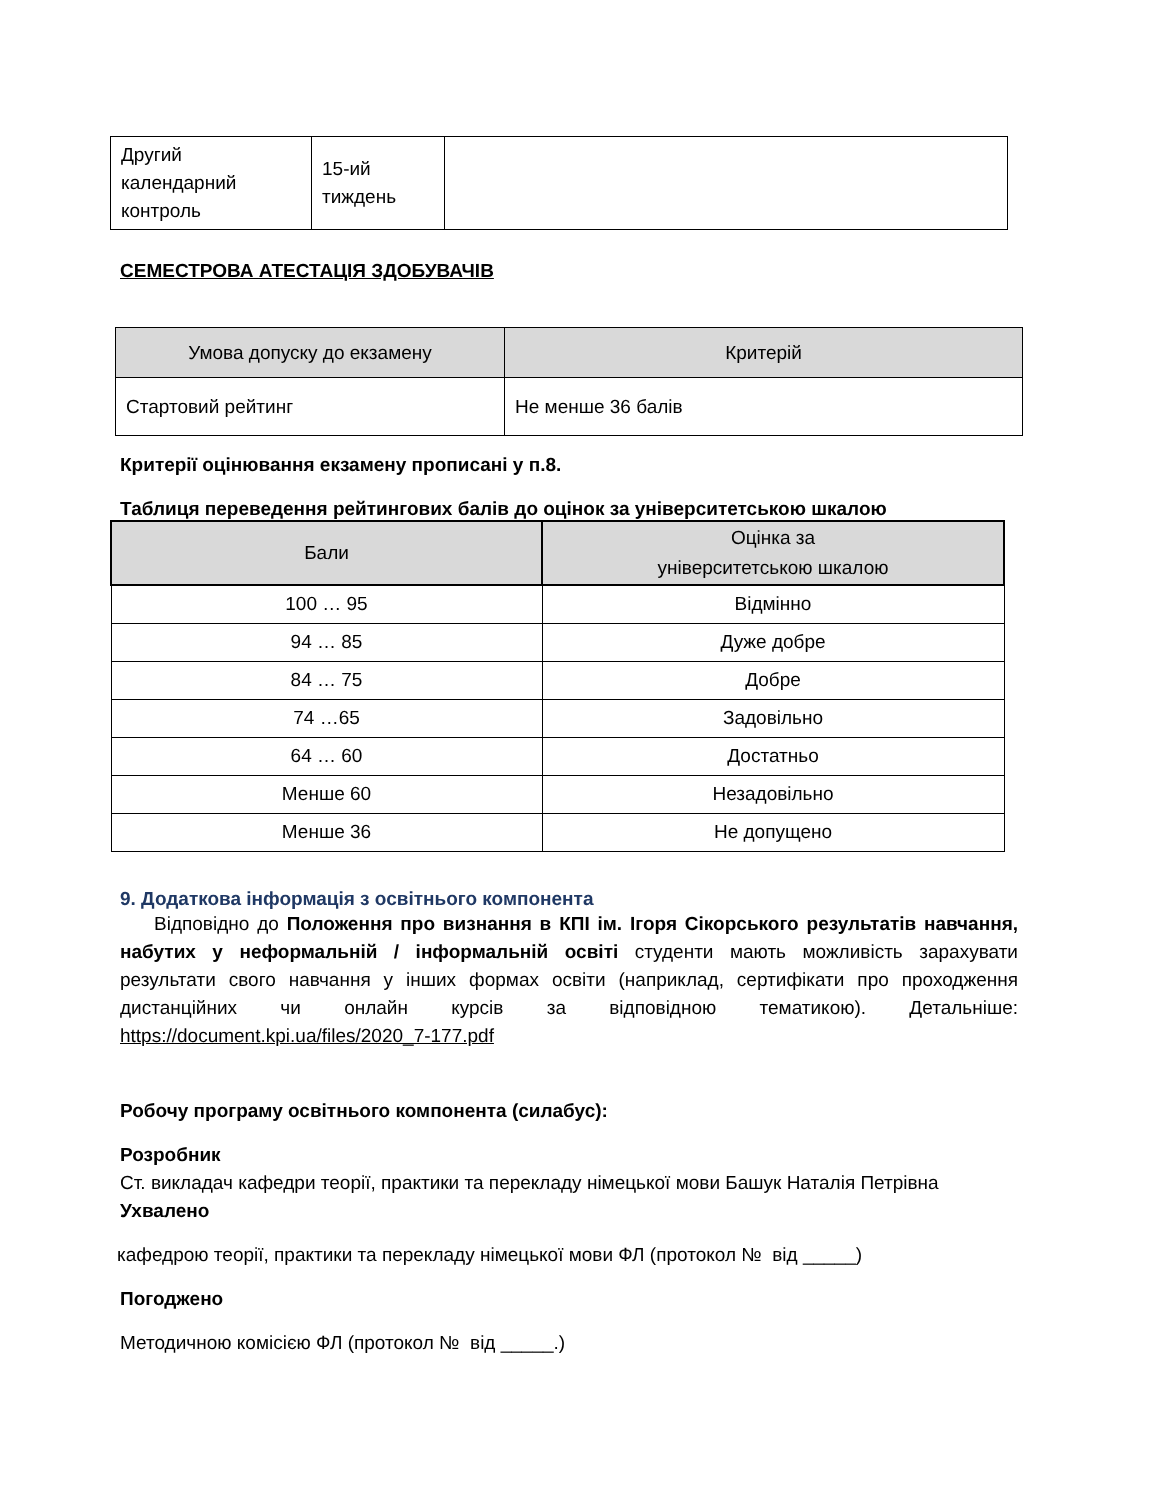| Другий календарний контроль | 15-ий тиждень | |
СЕМЕСТРОВА АТЕСТАЦІЯ ЗДОБУВАЧІВ
| Умова допуску до екзамену | Критерій |
| --- | --- |
| Стартовий рейтинг | Не менше 36 балів |
Критерії оцінювання екзамену прописані у п.8.
Таблиця переведення рейтингових балів до оцінок за університетською шкалою
| Бали | Оцінка за університетською шкалою |
| --- | --- |
| 100 … 95 | Відмінно |
| 94 … 85 | Дуже добре |
| 84 … 75 | Добре |
| 74 …65 | Задовільно |
| 64 … 60 | Достатньо |
| Менше 60 | Незадовільно |
| Менше 36 | Не допущено |
9. Додаткова інформація з освітнього компонента
Відповідно до Положення про визнання в КПІ ім. Ігоря Сікорського результатів навчання, набутих у неформальній / інформальній освіті студенти мають можливість зарахувати результати свого навчання у інших формах освіти (наприклад, сертифікати про проходження дистанційних чи онлайн курсів за відповідною тематикою). Детальніше: https://document.kpi.ua/files/2020_7-177.pdf
Робочу програму освітнього компонента (силабус):
Розробник
Ст. викладач кафедри теорії, практики та перекладу німецької мови Башук Наталія Петрівна
Ухвалено
кафедрою теорії, практики та перекладу німецької мови ФЛ (протокол № від _____)
Погоджено
Методичною комісією ФЛ (протокол № від _____.)